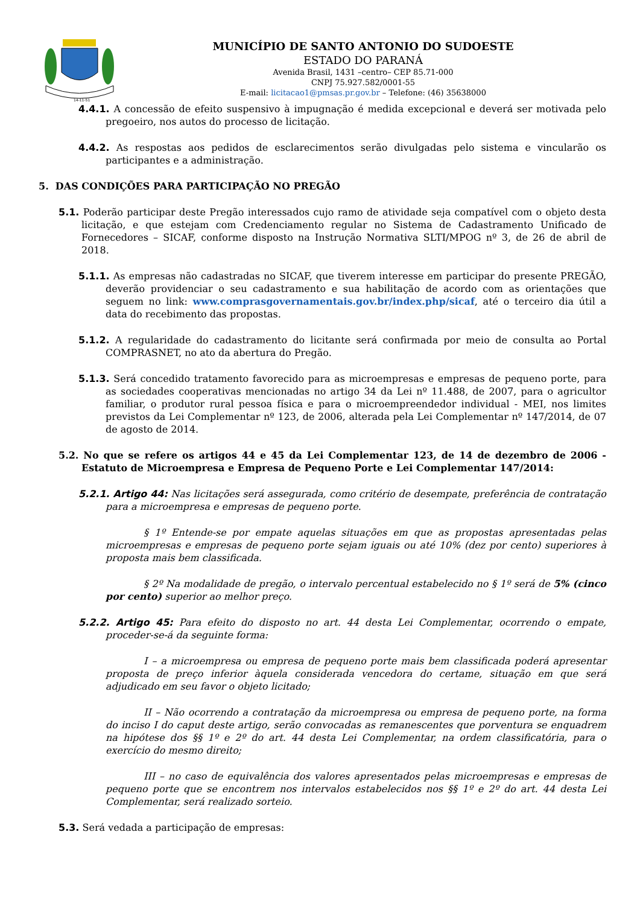14-11-51
MUNICÍPIO DE SANTO ANTONIO DO SUDOESTE
ESTADO DO PARANÁ
Avenida Brasil, 1431 –centro– CEP 85.71-000
CNPJ 75.927.582/0001-55
E-mail: licitacao1@pmsas.pr.gov.br – Telefone: (46) 35638000
4.4.1. A concessão de efeito suspensivo à impugnação é medida excepcional e deverá ser motivada pelo pregoeiro, nos autos do processo de licitação.
4.4.2. As respostas aos pedidos de esclarecimentos serão divulgadas pelo sistema e vincularão os participantes e a administração.
5. DAS CONDIÇÕES PARA PARTICIPAÇÃO NO PREGÃO
5.1. Poderão participar deste Pregão interessados cujo ramo de atividade seja compatível com o objeto desta licitação, e que estejam com Credenciamento regular no Sistema de Cadastramento Unificado de Fornecedores – SICAF, conforme disposto na Instrução Normativa SLTI/MPOG nº 3, de 26 de abril de 2018.
5.1.1. As empresas não cadastradas no SICAF, que tiverem interesse em participar do presente PREGÃO, deverão providenciar o seu cadastramento e sua habilitação de acordo com as orientações que seguem no link: www.comprasgovernamentais.gov.br/index.php/sicaf, até o terceiro dia útil a data do recebimento das propostas.
5.1.2. A regularidade do cadastramento do licitante será confirmada por meio de consulta ao Portal COMPRASNET, no ato da abertura do Pregão.
5.1.3. Será concedido tratamento favorecido para as microempresas e empresas de pequeno porte, para as sociedades cooperativas mencionadas no artigo 34 da Lei nº 11.488, de 2007, para o agricultor familiar, o produtor rural pessoa física e para o microempreendedor individual - MEI, nos limites previstos da Lei Complementar nº 123, de 2006, alterada pela Lei Complementar nº 147/2014, de 07 de agosto de 2014.
5.2. No que se refere os artigos 44 e 45 da Lei Complementar 123, de 14 de dezembro de 2006 - Estatuto de Microempresa e Empresa de Pequeno Porte e Lei Complementar 147/2014:
5.2.1. Artigo 44: Nas licitações será assegurada, como critério de desempate, preferência de contratação para a microempresa e empresas de pequeno porte.
§ 1º Entende-se por empate aquelas situações em que as propostas apresentadas pelas microempresas e empresas de pequeno porte sejam iguais ou até 10% (dez por cento) superiores à proposta mais bem classificada.
§ 2º Na modalidade de pregão, o intervalo percentual estabelecido no § 1º será de 5% (cinco por cento) superior ao melhor preço.
5.2.2. Artigo 45: Para efeito do disposto no art. 44 desta Lei Complementar, ocorrendo o empate, proceder-se-á da seguinte forma:
I – a microempresa ou empresa de pequeno porte mais bem classificada poderá apresentar proposta de preço inferior àquela considerada vencedora do certame, situação em que será adjudicado em seu favor o objeto licitado;
II – Não ocorrendo a contratação da microempresa ou empresa de pequeno porte, na forma do inciso I do caput deste artigo, serão convocadas as remanescentes que porventura se enquadrem na hipótese dos §§ 1º e 2º do art. 44 desta Lei Complementar, na ordem classificatória, para o exercício do mesmo direito;
III – no caso de equivalência dos valores apresentados pelas microempresas e empresas de pequeno porte que se encontrem nos intervalos estabelecidos nos §§ 1º e 2º do art. 44 desta Lei Complementar, será realizado sorteio.
5.3. Será vedada a participação de empresas: